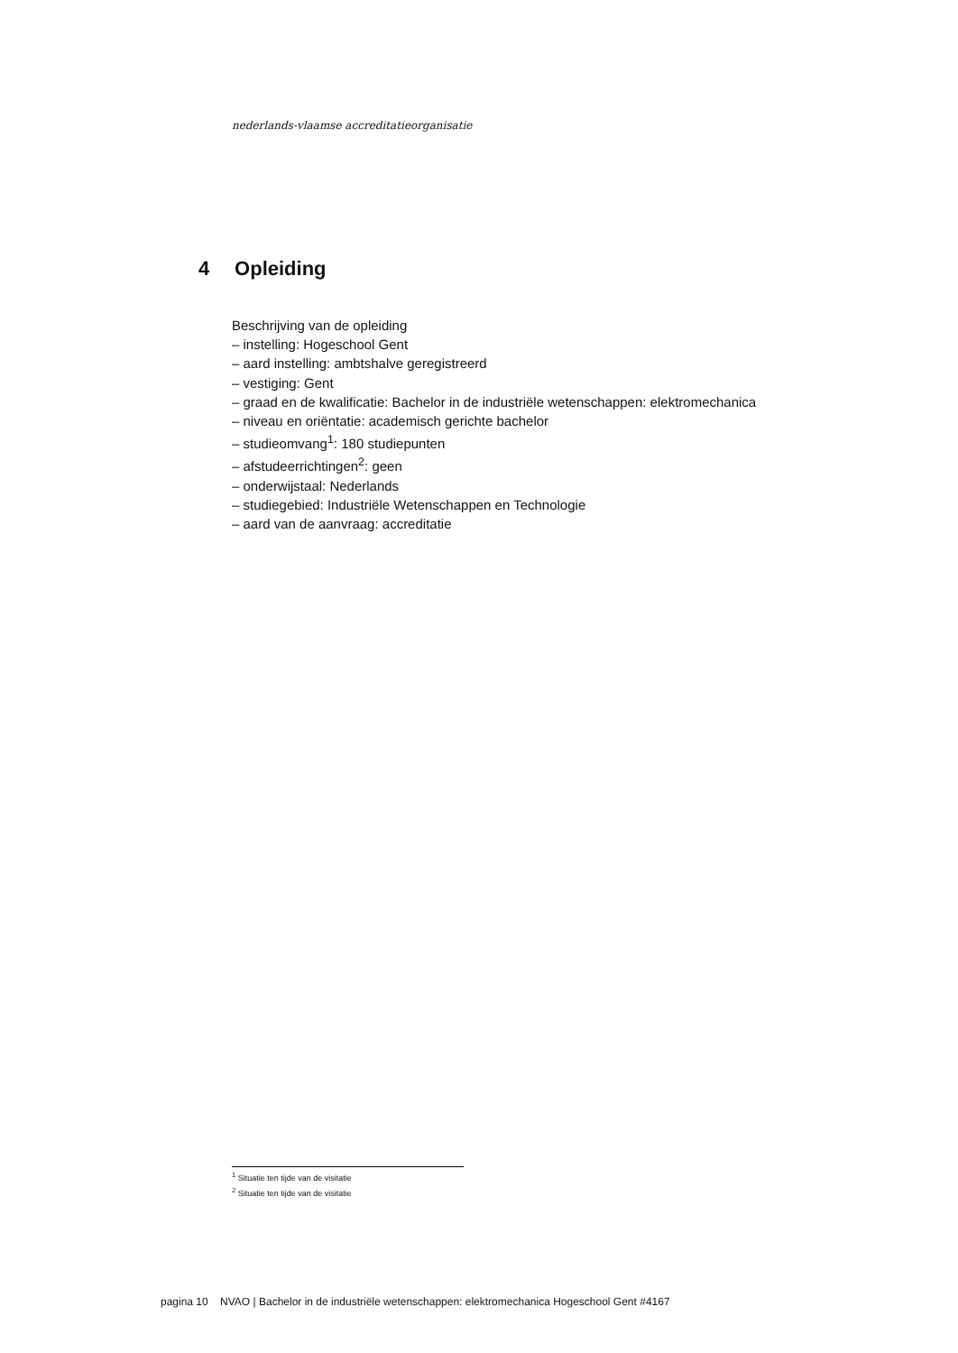nederlands-vlaamse accreditatieorganisatie
4 Opleiding
Beschrijving van de opleiding
– instelling: Hogeschool Gent
– aard instelling: ambtshalve geregistreerd
– vestiging: Gent
– graad en de kwalificatie: Bachelor in de industriële wetenschappen: elektromechanica
– niveau en oriëntatie: academisch gerichte bachelor
– studieomvang<sup>1</sup>: 180 studiepunten
– afstudeerrichtingen<sup>2</sup>: geen
– onderwijstaal: Nederlands
– studiegebied: Industriële Wetenschappen en Technologie
– aard van de aanvraag: accreditatie
<sup>1</sup> Situatie ten tijde van de visitatie
<sup>2</sup> Situatie ten tijde van de visitatie
pagina 10 NVAO | Bachelor in de industriële wetenschappen: elektromechanica Hogeschool Gent #4167